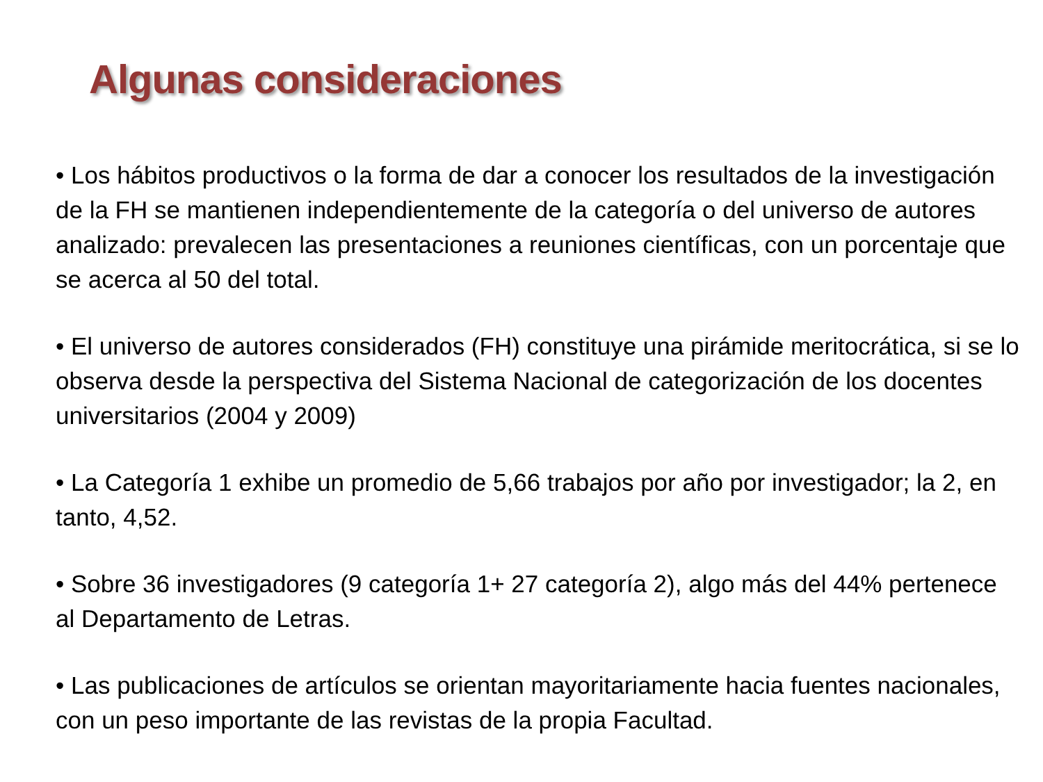Algunas consideraciones
• Los hábitos productivos o la forma de dar a conocer los resultados de la investigación de la FH se mantienen independientemente de la categoría o del universo de autores analizado: prevalecen las presentaciones a reuniones científicas, con un porcentaje que se acerca al 50 del total.
• El universo de autores considerados (FH) constituye una pirámide meritocrática, si se lo observa desde la perspectiva del Sistema Nacional de categorización de los docentes universitarios (2004 y 2009)
• La Categoría 1 exhibe un promedio de 5,66 trabajos por año por investigador; la 2, en tanto, 4,52.
• Sobre 36 investigadores (9 categoría 1+ 27 categoría 2), algo más del 44% pertenece al Departamento de Letras.
• Las publicaciones de artículos se orientan mayoritariamente hacia fuentes nacionales, con un peso importante de las revistas de la propia Facultad.